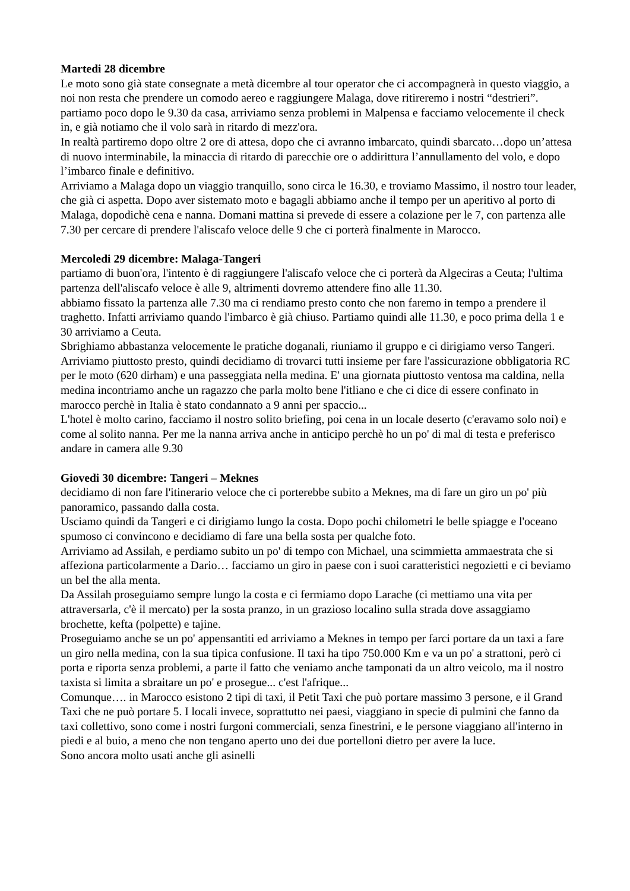Martedi 28 dicembre
Le moto sono già state consegnate a metà dicembre al tour operator che ci accompagnerà in questo viaggio, a noi non resta che prendere un comodo aereo e raggiungere Malaga, dove ritireremo i nostri “destrieri”.
partiamo poco dopo le 9.30 da casa, arriviamo senza problemi in Malpensa e facciamo velocemente il check in, e già notiamo che il volo sarà in ritardo di mezz'ora.
In realtà partiremo dopo oltre 2 ore di attesa, dopo che ci avranno imbarcato, quindi sbarcato…dopo un’attesa di nuovo interminabile, la minaccia di ritardo di parecchie ore o addirittura l’annullamento del volo, e dopo l’imbarco finale e definitivo.
Arriviamo a Malaga dopo un viaggio tranquillo, sono circa le 16.30, e troviamo Massimo, il nostro tour leader, che già ci aspetta. Dopo aver sistemato moto e bagagli abbiamo anche il tempo per un aperitivo al porto di Malaga, dopodichè cena e nanna. Domani mattina si prevede di essere a colazione per le 7, con partenza alle 7.30 per cercare di prendere l'aliscafo veloce delle 9 che ci porterà finalmente in Marocco.
Mercoledi 29 dicembre: Malaga-Tangeri
partiamo di buon'ora, l'intento è di raggiungere l'aliscafo veloce che ci porterà da Algeciras a Ceuta; l'ultima partenza dell'aliscafo veloce è alle 9, altrimenti dovremo attendere fino alle 11.30.
abbiamo fissato la partenza alle 7.30 ma ci rendiamo presto conto che non faremo in tempo a prendere il traghetto. Infatti arriviamo quando l'imbarco è già chiuso. Partiamo quindi alle 11.30, e poco prima della 1 e 30 arriviamo a Ceuta.
Sbrighiamo abbastanza velocemente le pratiche doganali, riuniamo il gruppo e ci dirigiamo verso Tangeri.
Arriviamo piuttosto presto, quindi decidiamo di trovarci tutti insieme per fare l'assicurazione obbligatoria RC per le moto (620 dirham) e una passeggiata nella medina. E' una giornata piuttosto ventosa ma caldina, nella medina incontriamo anche un ragazzo che parla molto bene l'itliano e che ci dice di essere confinato in marocco perchè in Italia è stato condannato a 9 anni per spaccio...
L'hotel è molto carino, facciamo il nostro solito briefing, poi cena in un locale deserto (c'eravamo solo noi) e come al solito nanna. Per me la nanna arriva anche in anticipo perchè ho un po' di mal di testa e preferisco andare in camera alle 9.30
Giovedi 30 dicembre: Tangeri – Meknes
decidiamo di non fare l'itinerario veloce che ci porterebbe subito a Meknes, ma di fare un giro un po' più panoramico, passando dalla costa.
Usciamo quindi da Tangeri e ci dirigiamo lungo la costa. Dopo pochi chilometri le belle spiagge e l'oceano spumoso ci convincono e decidiamo di fare una bella sosta per qualche foto.
Arriviamo ad Assilah, e perdiamo subito un po' di tempo con Michael, una scimmietta ammaestrata che si affeziona particolarmente a Dario… facciamo un giro in paese con i suoi caratteristici negozietti e ci beviamo un bel the alla menta.
Da Assilah proseguiamo sempre lungo la costa e ci fermiamo dopo Larache (ci mettiamo una vita per attraversarla, c'è il mercato) per la sosta pranzo, in un grazioso localino sulla strada dove assaggiamo brochette, kefta (polpette) e tajine.
Proseguiamo anche se un po' appensantiti ed arriviamo a Meknes in tempo per farci portare da un taxi a fare un giro nella medina, con la sua tipica confusione. Il taxi ha tipo 750.000 Km e va un po' a strattoni, però ci porta e riporta senza problemi, a parte il fatto che veniamo anche tamponati da un altro veicolo, ma il nostro taxista si limita a sbraitare un po' e prosegue... c'est l'afrique...
Comunque…. in Marocco esistono 2 tipi di taxi, il Petit Taxi che può portare massimo 3 persone, e il Grand Taxi che ne può portare 5. I locali invece, soprattutto nei paesi, viaggiano in specie di pulmini che fanno da taxi collettivo, sono come i nostri furgoni commerciali, senza finestrini, e le persone viaggiano all'interno in piedi e al buio, a meno che non tengano aperto uno dei due portelloni dietro per avere la luce.
Sono ancora molto usati anche gli asinelli